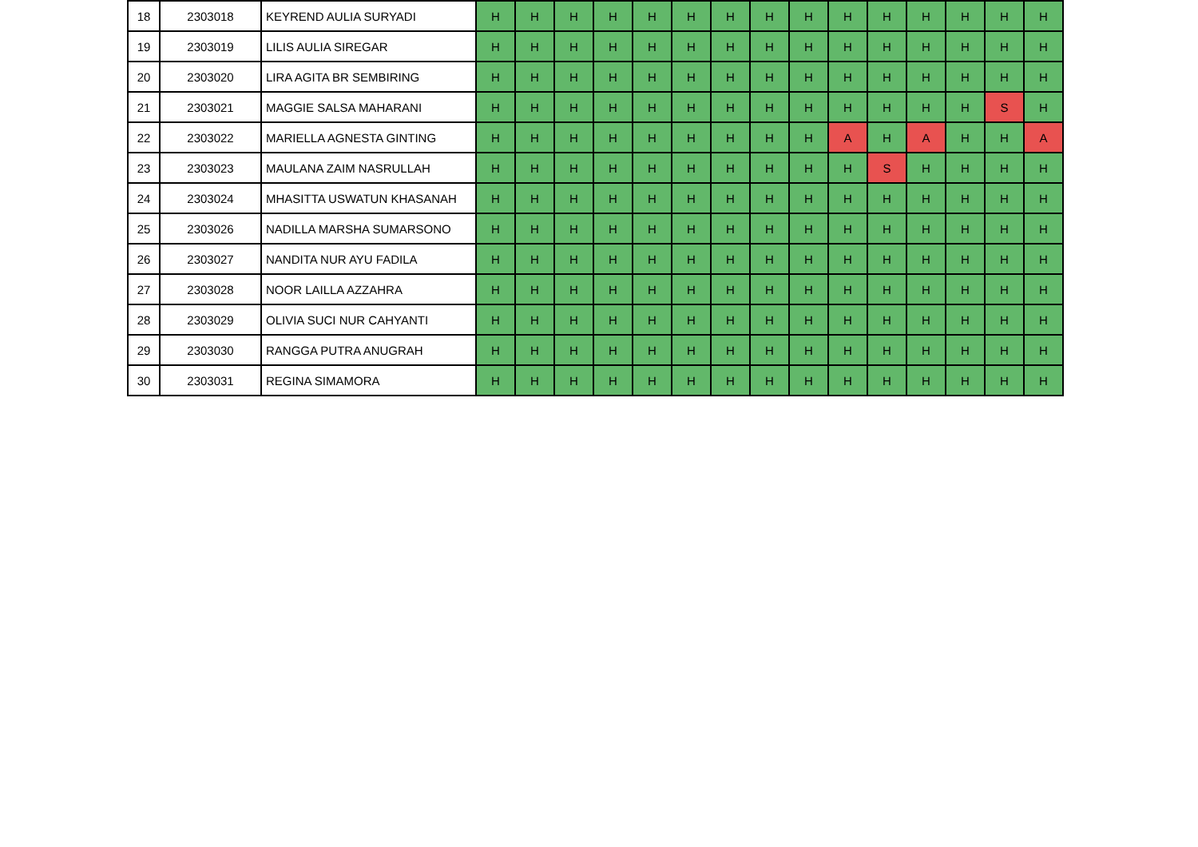| 18 | 2303018 | KEYREND AULIA SURYADI | H | H | H | H | H | H | H | H | H | H | H | H | H | H | H |
| 19 | 2303019 | LILIS AULIA SIREGAR | H | H | H | H | H | H | H | H | H | H | H | H | H | H | H |
| 20 | 2303020 | LIRA AGITA BR SEMBIRING | H | H | H | H | H | H | H | H | H | H | H | H | H | H | H |
| 21 | 2303021 | MAGGIE SALSA MAHARANI | H | H | H | H | H | H | H | H | H | H | H | H | H | S | H |
| 22 | 2303022 | MARIELLA AGNESTA GINTING | H | H | H | H | H | H | H | H | H | A | H | A | H | H | A |
| 23 | 2303023 | MAULANA ZAIM NASRULLAH | H | H | H | H | H | H | H | H | H | H | S | H | H | H | H |
| 24 | 2303024 | MHASITTA USWATUN KHASANAH | H | H | H | H | H | H | H | H | H | H | H | H | H | H | H |
| 25 | 2303026 | NADILLA MARSHA SUMARSONO | H | H | H | H | H | H | H | H | H | H | H | H | H | H | H |
| 26 | 2303027 | NANDITA NUR AYU FADILA | H | H | H | H | H | H | H | H | H | H | H | H | H | H | H |
| 27 | 2303028 | NOOR LAILLA AZZAHRA | H | H | H | H | H | H | H | H | H | H | H | H | H | H | H |
| 28 | 2303029 | OLIVIA SUCI NUR CAHYANTI | H | H | H | H | H | H | H | H | H | H | H | H | H | H | H |
| 29 | 2303030 | RANGGA PUTRA ANUGRAH | H | H | H | H | H | H | H | H | H | H | H | H | H | H | H |
| 30 | 2303031 | REGINA SIMAMORA | H | H | H | H | H | H | H | H | H | H | H | H | H | H | H |